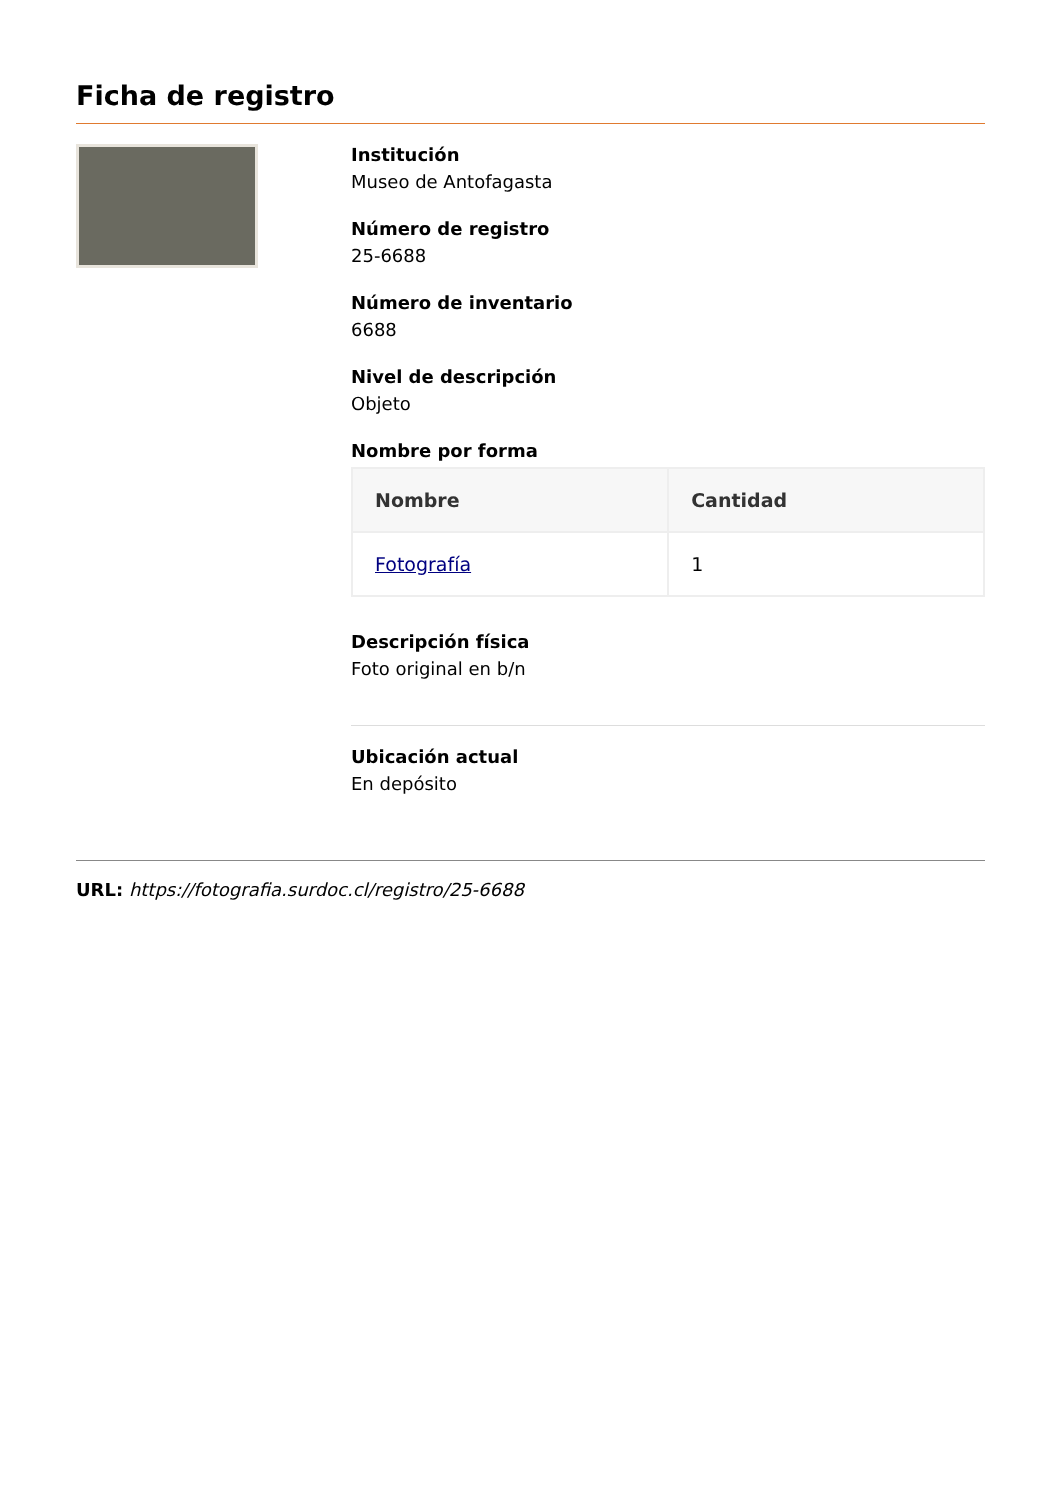Ficha de registro
Institución
Museo de Antofagasta
Número de registro
25-6688
Número de inventario
6688
Nivel de descripción
Objeto
Nombre por forma
| Nombre | Cantidad |
| --- | --- |
| Fotografía | 1 |
Descripción física
Foto original en b/n
Ubicación actual
En depósito
URL: https://fotografia.surdoc.cl/registro/25-6688